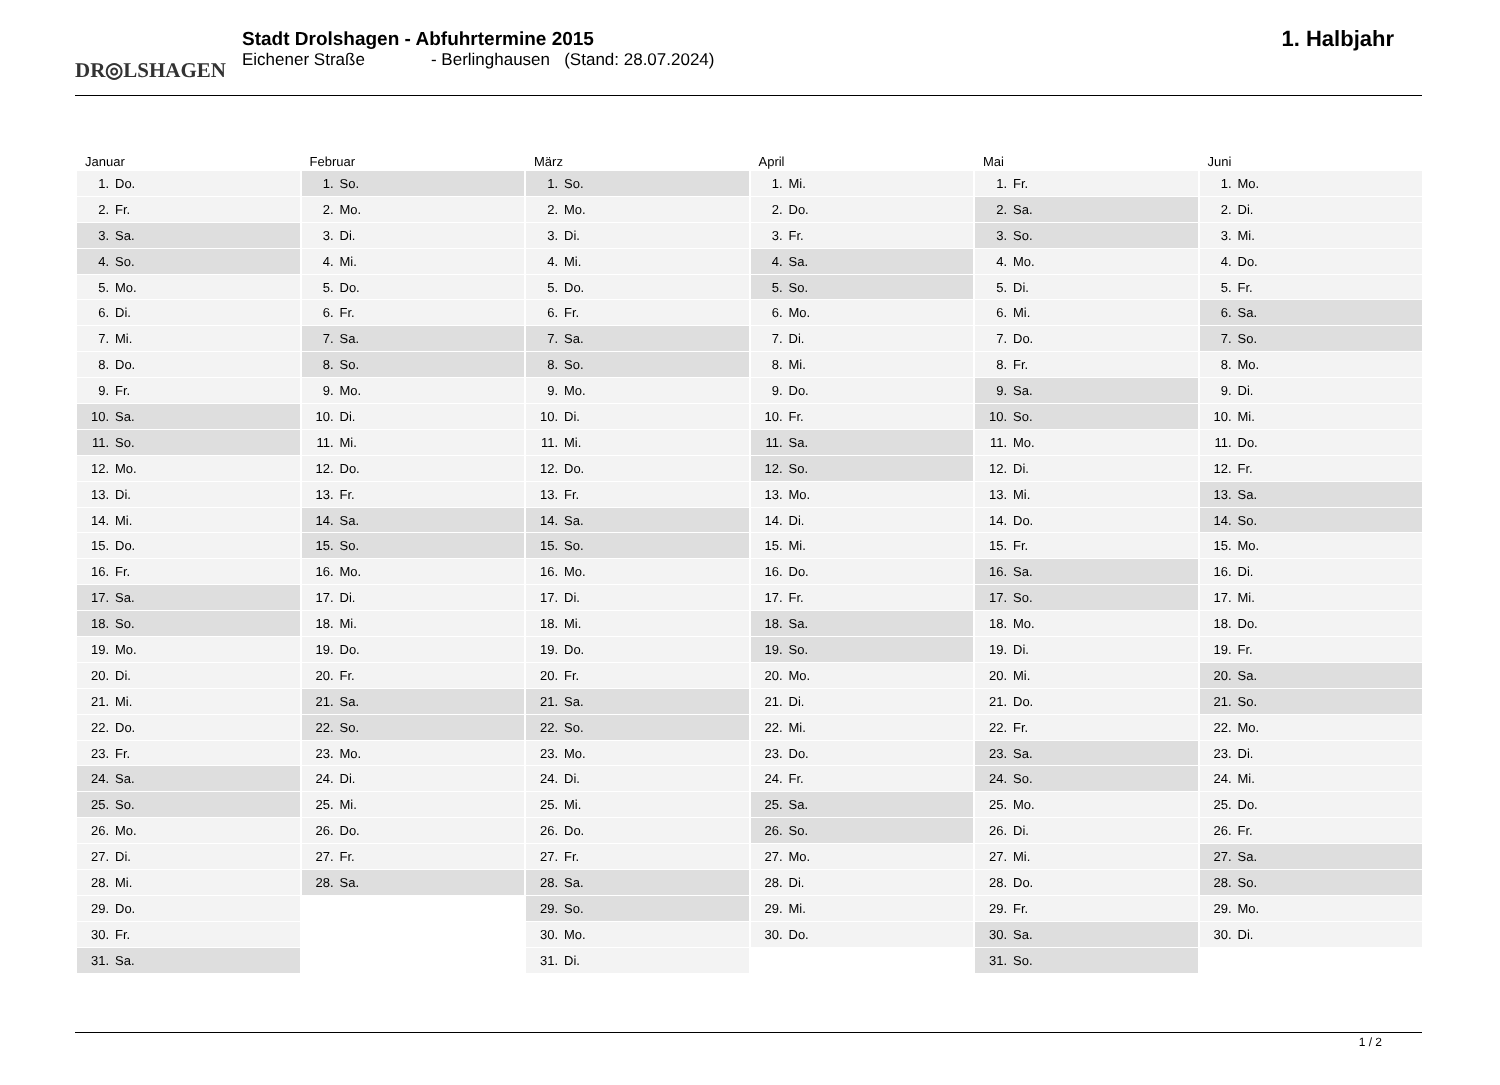DR◎LSHAGEN
Stadt Drolshagen - Abfuhrtermine 2015
Eichener Straße - Berlinghausen (Stand: 28.07.2024)
1. Halbjahr
Januar
| 1. | Do. |
| 2. | Fr. |
| 3. | Sa. |
| 4. | So. |
| 5. | Mo. |
| 6. | Di. |
| 7. | Mi. |
| 8. | Do. |
| 9. | Fr. |
| 10. | Sa. |
| 11. | So. |
| 12. | Mo. |
| 13. | Di. |
| 14. | Mi. |
| 15. | Do. |
| 16. | Fr. |
| 17. | Sa. |
| 18. | So. |
| 19. | Mo. |
| 20. | Di. |
| 21. | Mi. |
| 22. | Do. |
| 23. | Fr. |
| 24. | Sa. |
| 25. | So. |
| 26. | Mo. |
| 27. | Di. |
| 28. | Mi. |
| 29. | Do. |
| 30. | Fr. |
| 31. | Sa. |
Februar
| 1. | So. |
| 2. | Mo. |
| 3. | Di. |
| 4. | Mi. |
| 5. | Do. |
| 6. | Fr. |
| 7. | Sa. |
| 8. | So. |
| 9. | Mo. |
| 10. | Di. |
| 11. | Mi. |
| 12. | Do. |
| 13. | Fr. |
| 14. | Sa. |
| 15. | So. |
| 16. | Mo. |
| 17. | Di. |
| 18. | Mi. |
| 19. | Do. |
| 20. | Fr. |
| 21. | Sa. |
| 22. | So. |
| 23. | Mo. |
| 24. | Di. |
| 25. | Mi. |
| 26. | Do. |
| 27. | Fr. |
| 28. | Sa. |
März
| 1. | So. |
| 2. | Mo. |
| 3. | Di. |
| 4. | Mi. |
| 5. | Do. |
| 6. | Fr. |
| 7. | Sa. |
| 8. | So. |
| 9. | Mo. |
| 10. | Di. |
| 11. | Mi. |
| 12. | Do. |
| 13. | Fr. |
| 14. | Sa. |
| 15. | So. |
| 16. | Mo. |
| 17. | Di. |
| 18. | Mi. |
| 19. | Do. |
| 20. | Fr. |
| 21. | Sa. |
| 22. | So. |
| 23. | Mo. |
| 24. | Di. |
| 25. | Mi. |
| 26. | Do. |
| 27. | Fr. |
| 28. | Sa. |
| 29. | So. |
| 30. | Mo. |
| 31. | Di. |
April
| 1. | Mi. |
| 2. | Do. |
| 3. | Fr. |
| 4. | Sa. |
| 5. | So. |
| 6. | Mo. |
| 7. | Di. |
| 8. | Mi. |
| 9. | Do. |
| 10. | Fr. |
| 11. | Sa. |
| 12. | So. |
| 13. | Mo. |
| 14. | Di. |
| 15. | Mi. |
| 16. | Do. |
| 17. | Fr. |
| 18. | Sa. |
| 19. | So. |
| 20. | Mo. |
| 21. | Di. |
| 22. | Mi. |
| 23. | Do. |
| 24. | Fr. |
| 25. | Sa. |
| 26. | So. |
| 27. | Mo. |
| 28. | Di. |
| 29. | Mi. |
| 30. | Do. |
Mai
| 1. | Fr. |
| 2. | Sa. |
| 3. | So. |
| 4. | Mo. |
| 5. | Di. |
| 6. | Mi. |
| 7. | Do. |
| 8. | Fr. |
| 9. | Sa. |
| 10. | So. |
| 11. | Mo. |
| 12. | Di. |
| 13. | Mi. |
| 14. | Do. |
| 15. | Fr. |
| 16. | Sa. |
| 17. | So. |
| 18. | Mo. |
| 19. | Di. |
| 20. | Mi. |
| 21. | Do. |
| 22. | Fr. |
| 23. | Sa. |
| 24. | So. |
| 25. | Mo. |
| 26. | Di. |
| 27. | Mi. |
| 28. | Do. |
| 29. | Fr. |
| 30. | Sa. |
| 31. | So. |
Juni
| 1. | Mo. |
| 2. | Di. |
| 3. | Mi. |
| 4. | Do. |
| 5. | Fr. |
| 6. | Sa. |
| 7. | So. |
| 8. | Mo. |
| 9. | Di. |
| 10. | Mi. |
| 11. | Do. |
| 12. | Fr. |
| 13. | Sa. |
| 14. | So. |
| 15. | Mo. |
| 16. | Di. |
| 17. | Mi. |
| 18. | Do. |
| 19. | Fr. |
| 20. | Sa. |
| 21. | So. |
| 22. | Mo. |
| 23. | Di. |
| 24. | Mi. |
| 25. | Do. |
| 26. | Fr. |
| 27. | Sa. |
| 28. | So. |
| 29. | Mo. |
| 30. | Di. |
1 / 2